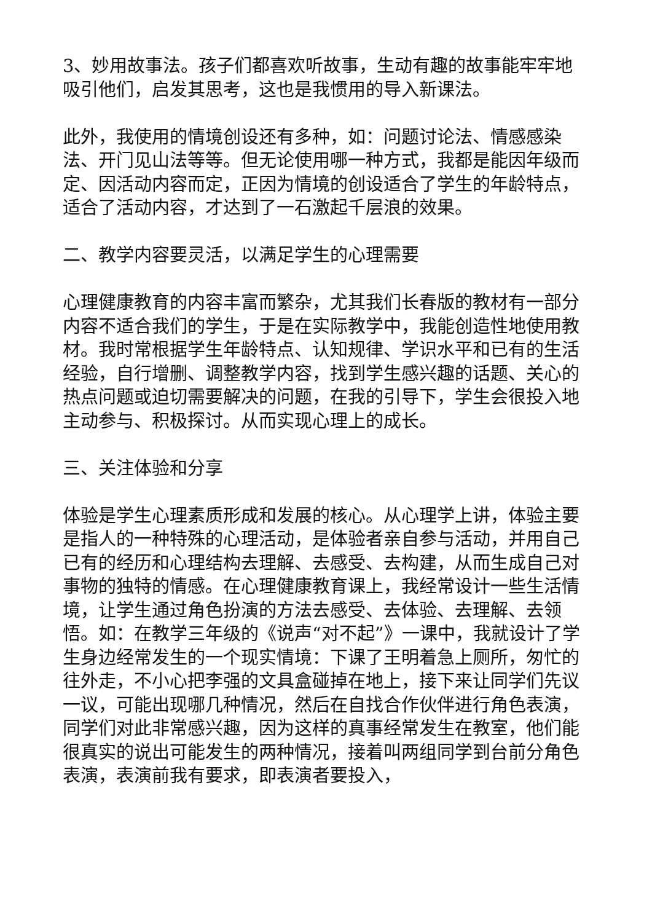3、妙用故事法。孩子们都喜欢听故事，生动有趣的故事能牢牢地吸引他们，启发其思考，这也是我惯用的导入新课法。
此外，我使用的情境创设还有多种，如：问题讨论法、情感感染法、开门见山法等等。但无论使用哪一种方式，我都是能因年级而定、因活动内容而定，正因为情境的创设适合了学生的年龄特点，适合了活动内容，才达到了一石激起千层浪的效果。
二、教学内容要灵活，以满足学生的心理需要
心理健康教育的内容丰富而繁杂，尤其我们长春版的教材有一部分内容不适合我们的学生，于是在实际教学中，我能创造性地使用教材。我时常根据学生年龄特点、认知规律、学识水平和已有的生活经验，自行增删、调整教学内容，找到学生感兴趣的话题、关心的热点问题或迫切需要解决的问题，在我的引导下，学生会很投入地主动参与、积极探讨。从而实现心理上的成长。
三、关注体验和分享
体验是学生心理素质形成和发展的核心。从心理学上讲，体验主要是指人的一种特殊的心理活动，是体验者亲自参与活动，并用自己已有的经历和心理结构去理解、去感受、去构建，从而生成自己对事物的独特的情感。在心理健康教育课上，我经常设计一些生活情境，让学生通过角色扮演的方法去感受、去体验、去理解、去领悟。如：在教学三年级的《说声“对不起”》一课中，我就设计了学生身边经常发生的一个现实情境：下课了王明着急上厕所，匆忙的往外走，不小心把李强的文具盒碰掉在地上，接下来让同学们先议一议，可能出现哪几种情况，然后在自找合作伙伴进行角色表演，同学们对此非常感兴趣，因为这样的真事经常发生在教室，他们能很真实的说出可能发生的两种情况，接着叫两组同学到台前分角色表演，表演前我有要求，即表演者要投入，